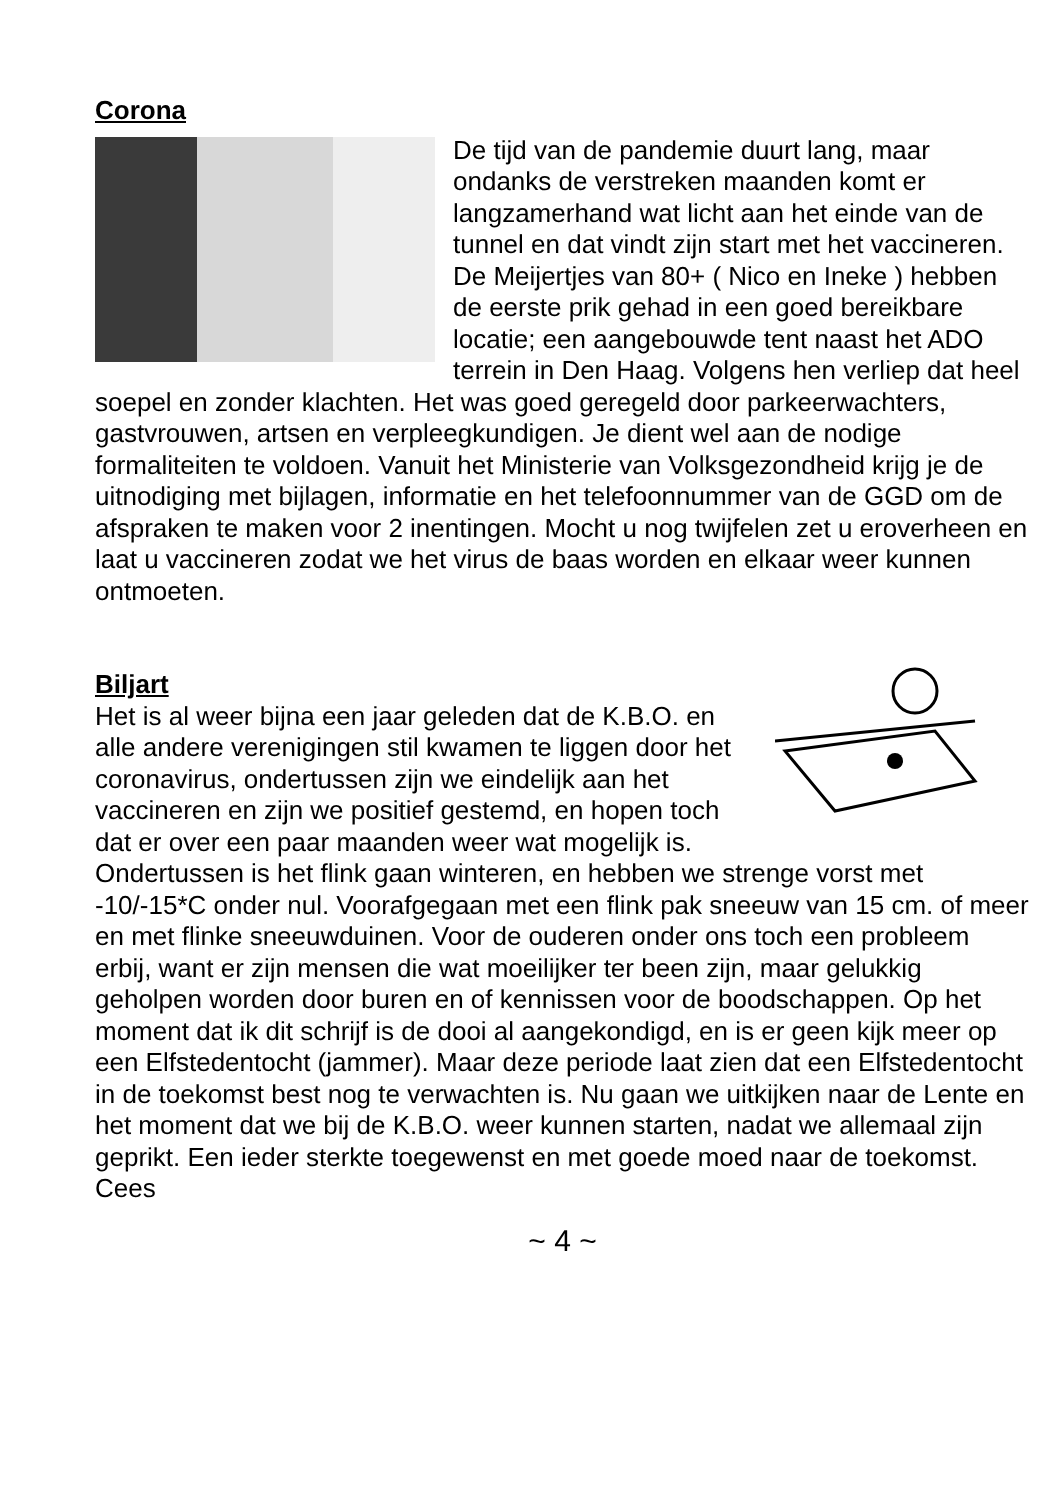Corona
De tijd van de pandemie duurt lang, maar ondanks de verstreken maanden komt er langzamerhand wat licht aan het einde van de tunnel en dat vindt zijn start met het vaccineren. De Meijertjes van 80+ ( Nico en Ineke ) hebben de eerste prik gehad in een goed bereikbare locatie; een aangebouwde tent naast het ADO terrein in Den Haag. Volgens hen verliep dat heel soepel en zonder klachten. Het was goed geregeld door parkeerwachters, gastvrouwen, artsen en verpleegkundigen. Je dient wel aan de nodige formaliteiten te voldoen. Vanuit het Ministerie van Volksgezondheid krijg je de uitnodiging met bijlagen, informatie en het telefoonnummer van de GGD om de afspraken te maken voor 2 inentingen. Mocht u nog twijfelen zet u eroverheen en laat u vaccineren zodat we het virus de baas worden en elkaar weer kunnen ontmoeten.
Biljart
Het is al weer bijna een jaar geleden dat de K.B.O. en alle andere verenigingen stil kwamen te liggen door het coronavirus, ondertussen zijn we eindelijk aan het vaccineren en zijn we positief gestemd, en hopen toch dat er over een paar maanden weer wat mogelijk is. Ondertussen is het flink gaan winteren, en hebben we strenge vorst met -10/-15*C onder nul. Voorafgegaan met een flink pak sneeuw van 15 cm. of meer en met flinke sneeuwduinen. Voor de ouderen onder ons toch een probleem erbij, want er zijn mensen die wat moeilijker ter been zijn, maar gelukkig geholpen worden door buren en of kennissen voor de boodschappen. Op het moment dat ik dit schrijf is de dooi al aangekondigd, en is er geen kijk meer op een Elfstedentocht (jammer). Maar deze periode laat zien dat een Elfstedentocht in de toekomst best nog te verwachten is. Nu gaan we uitkijken naar de Lente en het moment dat we bij de K.B.O. weer kunnen starten, nadat we allemaal zijn geprikt. Een ieder sterkte toegewenst en met goede moed naar de toekomst.
Cees
~ 4 ~